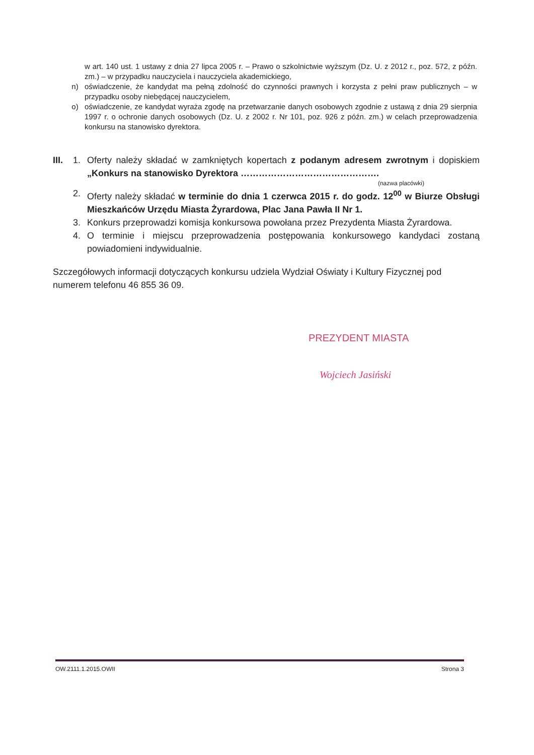w art. 140 ust. 1 ustawy z dnia 27 lipca 2005 r. – Prawo o szkolnictwie wyższym (Dz. U. z 2012 r., poz. 572, z późn. zm.) – w przypadku nauczyciela i nauczyciela akademickiego,
n) oświadczenie, że kandydat ma pełną zdolność do czynności prawnych i korzysta z pełni praw publicznych – w przypadku osoby niebędącej nauczycielem,
o) oświadczenie, ze kandydat wyraża zgodę na przetwarzanie danych osobowych zgodnie z ustawą z dnia 29 sierpnia 1997 r. o ochronie danych osobowych (Dz. U. z 2002 r. Nr 101, poz. 926 z późn. zm.) w celach przeprowadzenia konkursu na stanowisko dyrektora.
III. 1. Oferty należy składać w zamkniętych kopertach z podanym adresem zwrotnym i dopiskiem „Konkurs na stanowisko Dyrektora ……………………………………….
(nazwa placówki)
2. Oferty należy składać w terminie do dnia 1 czerwca 2015 r. do godz. 12<sup>00</sup> w Biurze Obsługi Mieszkańców Urzędu Miasta Żyrardowa, Plac Jana Pawła II Nr 1.
3. Konkurs przeprowadzi komisja konkursowa powołana przez Prezydenta Miasta Żyrardowa.
4. O terminie i miejscu przeprowadzenia postępowania konkursowego kandydaci zostaną powiadomieni indywidualnie.
Szczegółowych informacji dotyczących konkursu udziela Wydział Oświaty i Kultury Fizycznej pod numerem telefonu 46 855 36 09.
PREZYDENT MIASTA
Wojciech Jasiński
OW.2111.1.2015.OWII Strona 3